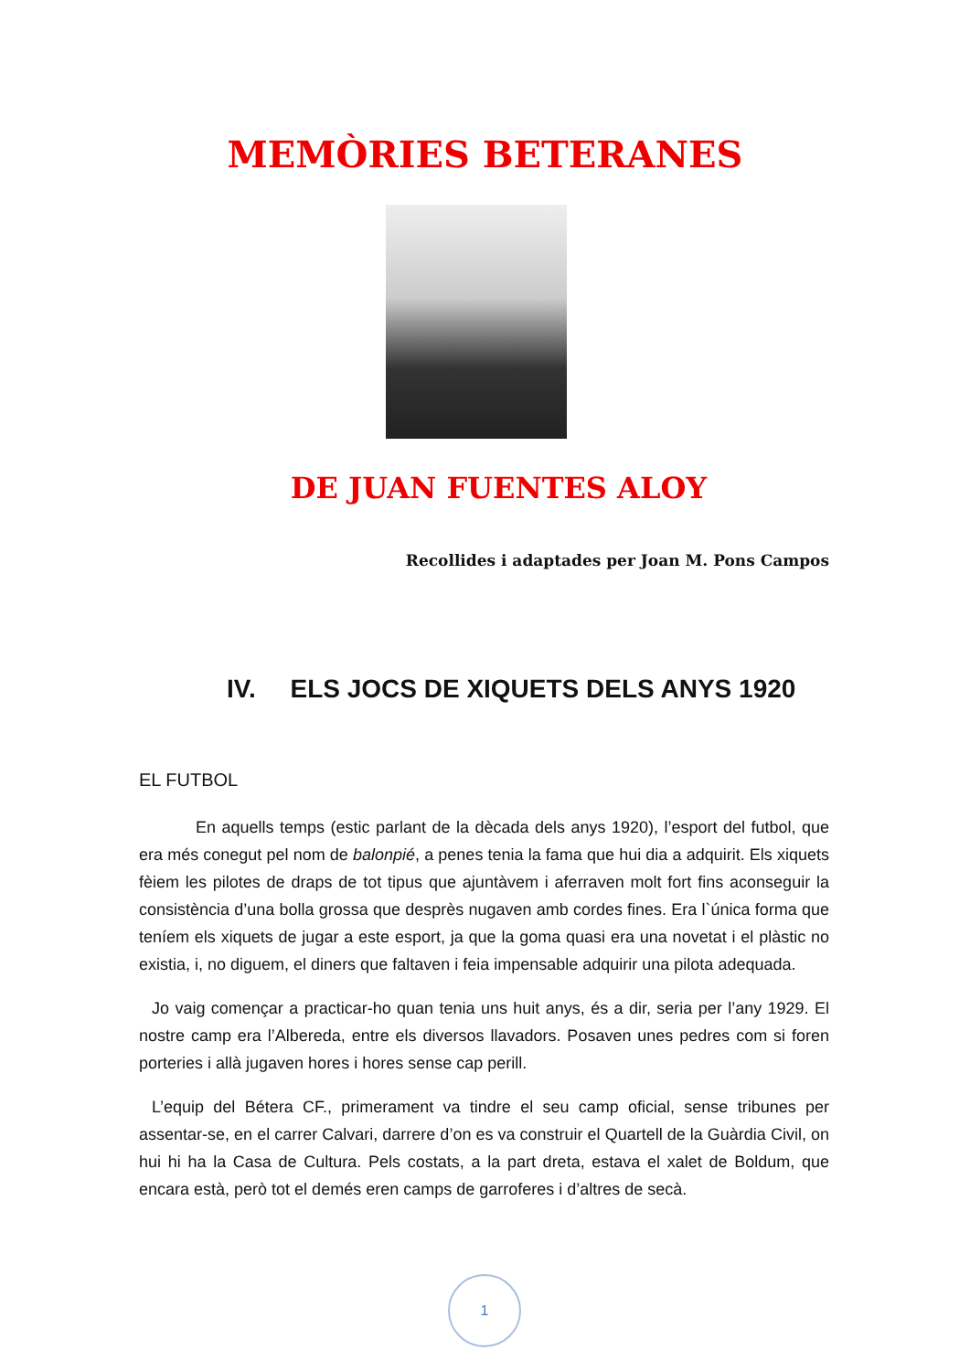MEMÒRIES BETERANES
DE JUAN FUENTES ALOY
Recollides i adaptades per Joan M. Pons Campos
IV. ELS JOCS DE XIQUETS DELS ANYS 1920
EL FUTBOL
En aquells temps (estic parlant de la dècada dels anys 1920), l’esport del futbol, que era més conegut pel nom de balonpié, a penes tenia la fama que hui dia a adquirit. Els xiquets fèiem les pilotes de draps de tot tipus que ajuntàvem i aferraven molt fort fins aconseguir la consistència d’una bolla grossa que desprès nugaven amb cordes fines. Era l`única forma que teníem els xiquets de jugar a este esport, ja que la goma quasi era una novetat i el plàstic no existia, i, no diguem, el diners que faltaven i feia impensable adquirir una pilota adequada.
Jo vaig començar a practicar-ho quan tenia uns huit anys, és a dir, seria per l’any 1929. El nostre camp era l’Albereda, entre els diversos llavadors. Posaven unes pedres com si foren porteries i allà jugaven hores i hores sense cap perill.
L’equip del Bétera CF., primerament va tindre el seu camp oficial, sense tribunes per assentar-se, en el carrer Calvari, darrere d’on es va construir el Quartell de la Guàrdia Civil, on hui hi ha la Casa de Cultura. Pels costats, a la part dreta, estava el xalet de Boldum, que encara està, però tot el demés eren camps de garroferes i d’altres de secà.
1